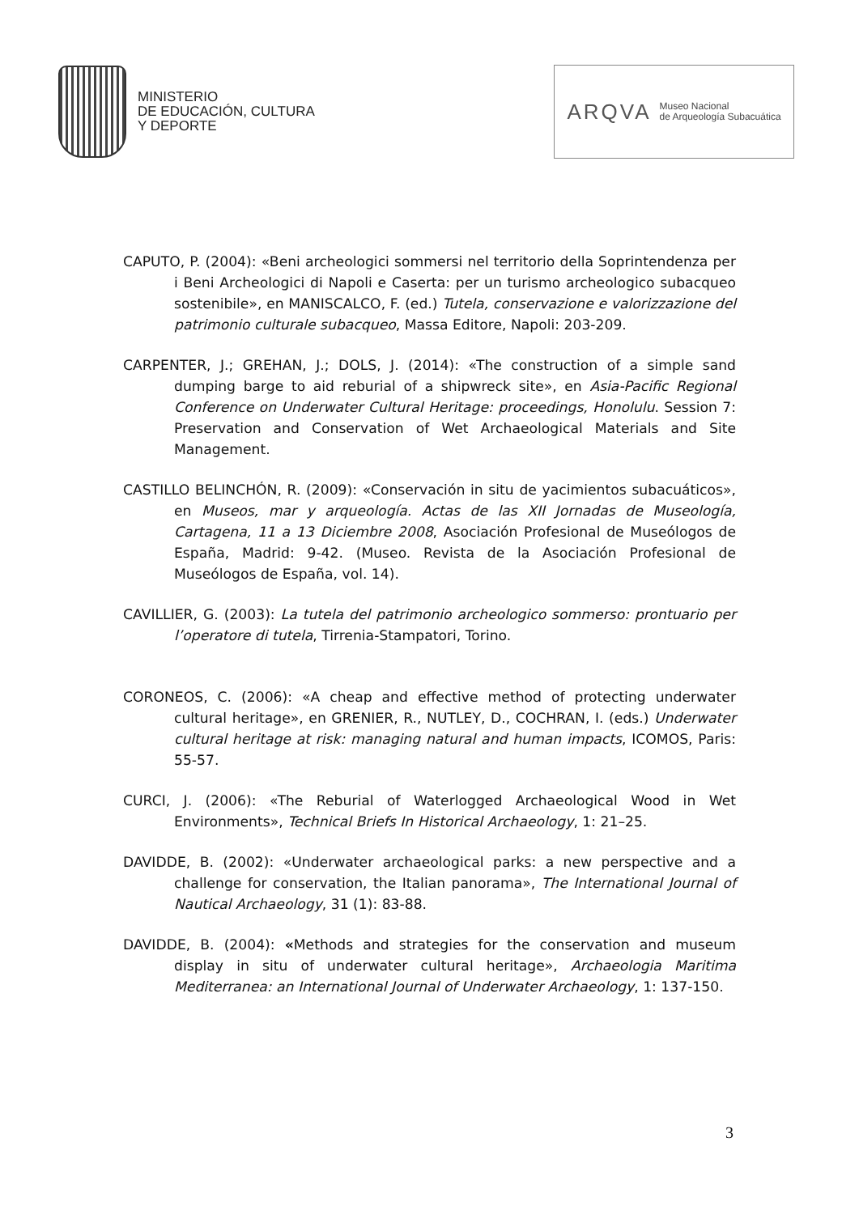MINISTERIO
DE EDUCACIÓN, CULTURA
Y DEPORTE
ARQVA Museo Nacional
de Arqueología Subacuática
CAPUTO, P. (2004): «Beni archeologici sommersi nel territorio della Soprintendenza per i Beni Archeologici di Napoli e Caserta: per un turismo archeologico subacqueo sostenibile», en MANISCALCO, F. (ed.) Tutela, conservazione e valorizzazione del patrimonio culturale subacqueo, Massa Editore, Napoli: 203-209.
CARPENTER, J.; GREHAN, J.; DOLS, J. (2014): «The construction of a simple sand dumping barge to aid reburial of a shipwreck site», en Asia-Pacific Regional Conference on Underwater Cultural Heritage: proceedings, Honolulu. Session 7: Preservation and Conservation of Wet Archaeological Materials and Site Management.
CASTILLO BELINCHÓN, R. (2009): «Conservación in situ de yacimientos subacuáticos», en Museos, mar y arqueología. Actas de las XII Jornadas de Museología, Cartagena, 11 a 13 Diciembre 2008, Asociación Profesional de Museólogos de España, Madrid: 9-42. (Museo. Revista de la Asociación Profesional de Museólogos de España, vol. 14).
CAVILLIER, G. (2003): La tutela del patrimonio archeologico sommerso: prontuario per l’operatore di tutela, Tirrenia-Stampatori, Torino.
CORONEOS, C. (2006): «A cheap and effective method of protecting underwater cultural heritage», en GRENIER, R., NUTLEY, D., COCHRAN, I. (eds.) Underwater cultural heritage at risk: managing natural and human impacts, ICOMOS, Paris: 55-57.
CURCI, J. (2006): «The Reburial of Waterlogged Archaeological Wood in Wet Environments», Technical Briefs In Historical Archaeology, 1: 21–25.
DAVIDDE, B. (2002): «Underwater archaeological parks: a new perspective and a challenge for conservation, the Italian panorama», The International Journal of Nautical Archaeology, 31 (1): 83-88.
DAVIDDE, B. (2004): «Methods and strategies for the conservation and museum display in situ of underwater cultural heritage», Archaeologia Maritima Mediterranea: an International Journal of Underwater Archaeology, 1: 137-150.
3